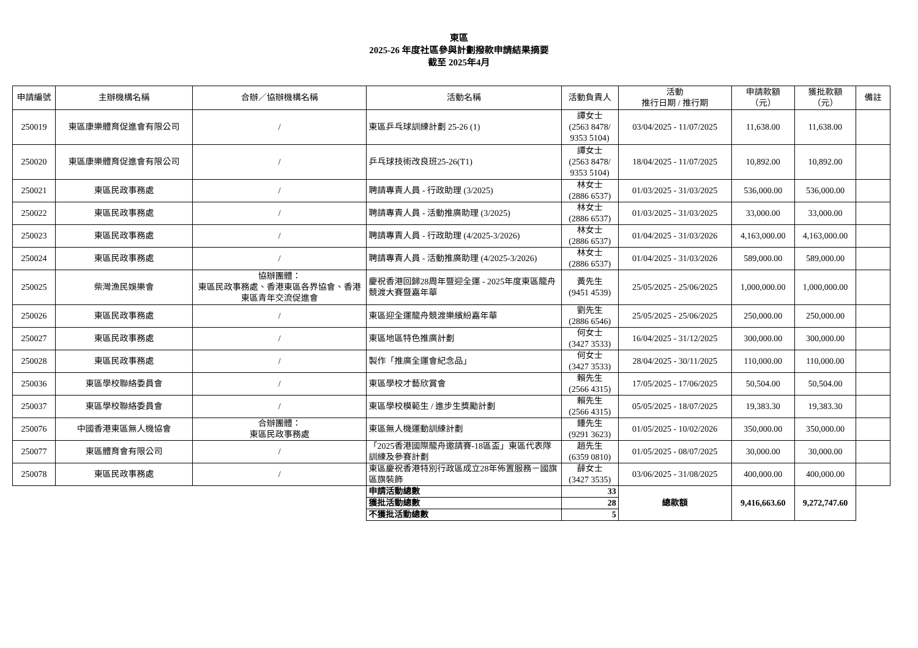東區
2025-26 年度社區參與計劃撥款申請結果摘要
截至 2025年4月
| 申請編號 | 主辦機構名稱 | 合辦／協辦機構名稱 | 活動名稱 | 活動負責人 | 活動 推行日期 / 推行期 | 申請款額 （元） | 獲批款額 （元） | 備註 |
| --- | --- | --- | --- | --- | --- | --- | --- | --- |
| 250019 | 東區康樂體育促進會有限公司 | / | 東區乒乓球訓練計劃 25-26 (1) | 譚女士 (2563 8478/ 9353 5104) | 03/04/2025 - 11/07/2025 | 11,638.00 | 11,638.00 | |
| 250020 | 東區康樂體育促進會有限公司 | / | 乒乓球技術改良班25-26(T1) | 譚女士 (2563 8478/ 9353 5104) | 18/04/2025 - 11/07/2025 | 10,892.00 | 10,892.00 | |
| 250021 | 東區民政事務處 | / | 聘請專責人員 - 行政助理 (3/2025) | 林女士 (2886 6537) | 01/03/2025 - 31/03/2025 | 536,000.00 | 536,000.00 | |
| 250022 | 東區民政事務處 | / | 聘請專責人員 - 活動推廣助理 (3/2025) | 林女士 (2886 6537) | 01/03/2025 - 31/03/2025 | 33,000.00 | 33,000.00 | |
| 250023 | 東區民政事務處 | / | 聘請專責人員 - 行政助理 (4/2025-3/2026) | 林女士 (2886 6537) | 01/04/2025 - 31/03/2026 | 4,163,000.00 | 4,163,000.00 | |
| 250024 | 東區民政事務處 | / | 聘請專責人員 - 活動推廣助理 (4/2025-3/2026) | 林女士 (2886 6537) | 01/04/2025 - 31/03/2026 | 589,000.00 | 589,000.00 | |
| 250025 | 柴灣漁民娛樂會 | 協辦團體： 東區民政事務處、香港東區各界協會、香港東區青年交流促進會 | 慶祝香港回歸28周年暨迎全運 - 2025年度東區龍舟競渡大賽暨嘉年華 | 黃先生 (9451 4539) | 25/05/2025 - 25/06/2025 | 1,000,000.00 | 1,000,000.00 | |
| 250026 | 東區民政事務處 | / | 東區迎全運龍舟競渡樂繽紛嘉年華 | 劉先生 (2886 6546) | 25/05/2025 - 25/06/2025 | 250,000.00 | 250,000.00 | |
| 250027 | 東區民政事務處 | / | 東區地區特色推廣計劃 | 何女士 (3427 3533) | 16/04/2025 - 31/12/2025 | 300,000.00 | 300,000.00 | |
| 250028 | 東區民政事務處 | / | 製作「推廣全運會紀念品」 | 何女士 (3427 3533) | 28/04/2025 - 30/11/2025 | 110,000.00 | 110,000.00 | |
| 250036 | 東區學校聯絡委員會 | / | 東區學校才藝欣賞會 | 賴先生 (2566 4315) | 17/05/2025 - 17/06/2025 | 50,504.00 | 50,504.00 | |
| 250037 | 東區學校聯絡委員會 | / | 東區學校模範生 / 進步生獎勵計劃 | 賴先生 (2566 4315) | 05/05/2025 - 18/07/2025 | 19,383.30 | 19,383.30 | |
| 250076 | 中國香港東區無人機協會 | 合辦團體： 東區民政事務處 | 東區無人機運動訓練計劃 | 鍾先生 (9291 3623) | 01/05/2025 - 10/02/2026 | 350,000.00 | 350,000.00 | |
| 250077 | 東區體育會有限公司 | / | 「2025香港國際龍舟邀請賽-18區盃」東區代表隊訓練及參賽計劃 | 趙先生 (6359 0810) | 01/05/2025 - 08/07/2025 | 30,000.00 | 30,000.00 | |
| 250078 | 東區民政事務處 | / | 東區慶祝香港特別行政區成立28年佈置服務－國旗區旗裝飾 | 薛女士 (3427 3535) | 03/06/2025 - 31/08/2025 | 400,000.00 | 400,000.00 | |
| | | | 申請活動總數 | 33 | 總款額 | 9,416,663.60 | 9,272,747.60 | |
| | | | 獲批活動總數 | 28 | | | | |
| | | | 不獲批活動總數 | 5 | | | | |